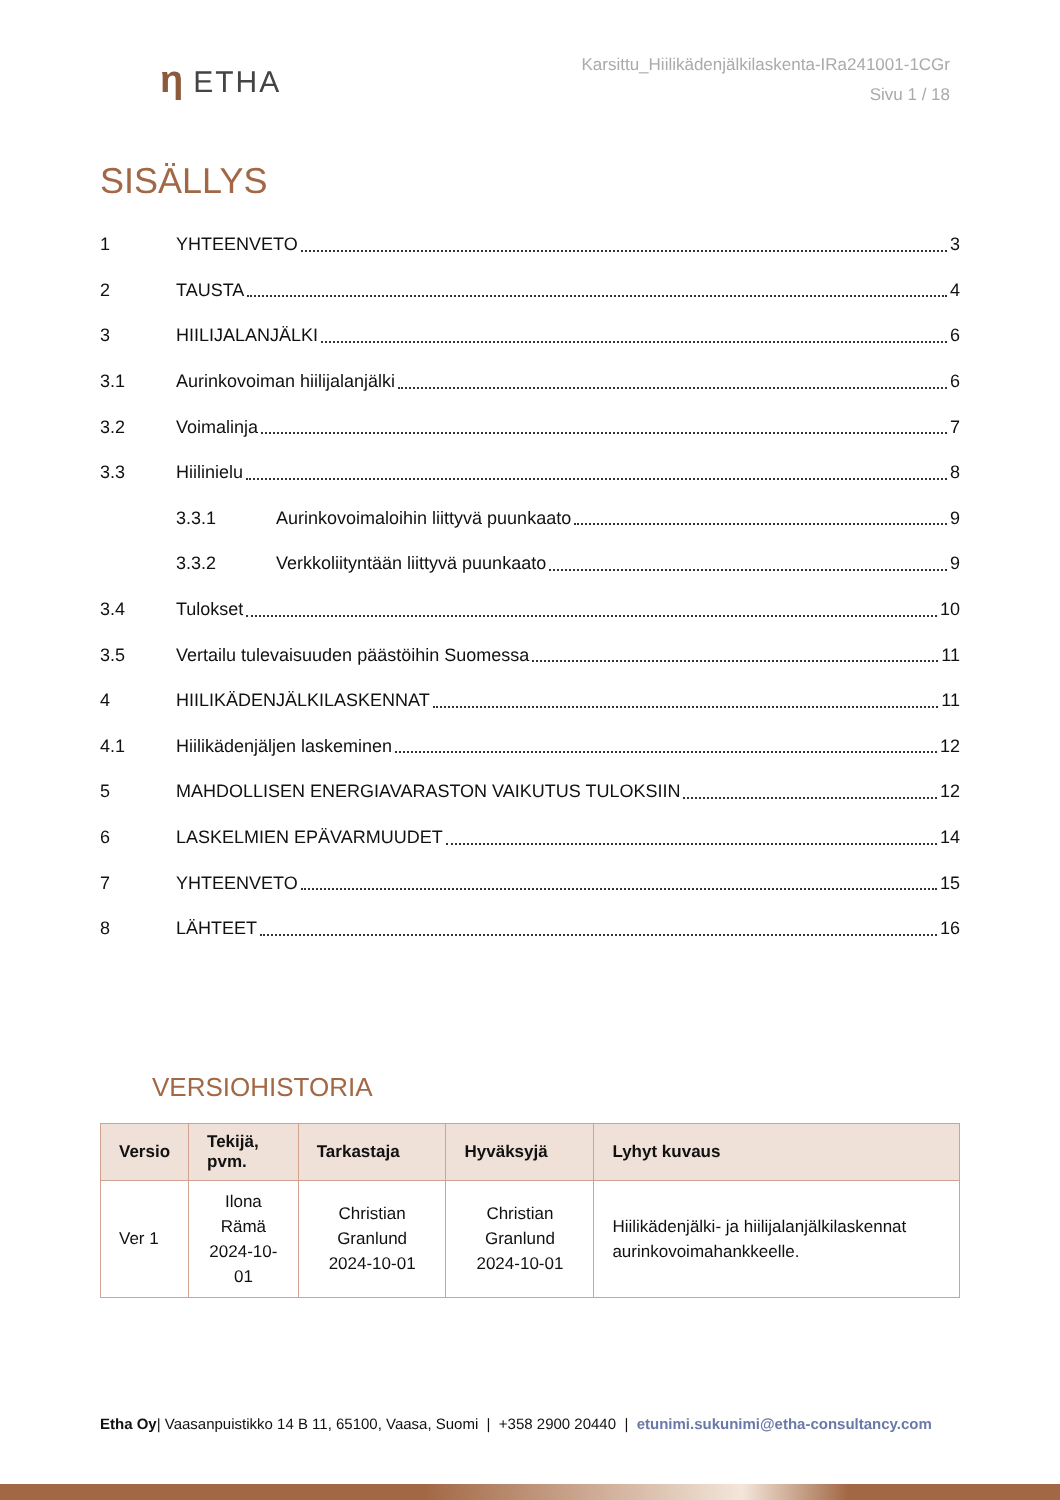η ETHA
Karsittu_Hiilikädenjälkilaskenta-IRa241001-1CGr
Sivu 1 / 18
SISÄLLYS
1 YHTEENVETO 3
2 TAUSTA 4
3 HIILIJALANJÄLKI 6
3.1 Aurinkovoiman hiilijalanjälki 6
3.2 Voimalinja 7
3.3 Hiilinielu 8
3.3.1 Aurinkovoimaloihin liittyvä puunkaato 9
3.3.2 Verkkoliityntään liittyvä puunkaato 9
3.4 Tulokset 10
3.5 Vertailu tulevaisuuden päästöihin Suomessa 11
4 HIILIKÄDENJÄLKILASKENNAT 11
4.1 Hiilikädenjäljen laskeminen 12
5 MAHDOLLISEN ENERGIAVARASTON VAIKUTUS TULOKSIIN 12
6 LASKELMIEN EPÄVARMUUDET 14
7 YHTEENVETO 15
8 LÄHTEET 16
VERSIOHISTORIA
| Versio | Tekijä, pvm. | Tarkastaja | Hyväksyjä | Lyhyt kuvaus |
| --- | --- | --- | --- | --- |
| Ver 1 | Ilona Rämä 2024-10-01 | Christian Granlund 2024-10-01 | Christian Granlund 2024-10-01 | Hiilikädenjälki- ja hiilijalanjälkilaskennat aurinkovoimahankkeelle. |
Etha Oy| Vaasanpuistikko 14 B 11, 65100, Vaasa, Suomi | +358 2900 20440 | etunimi.sukunimi@etha-consultancy.com